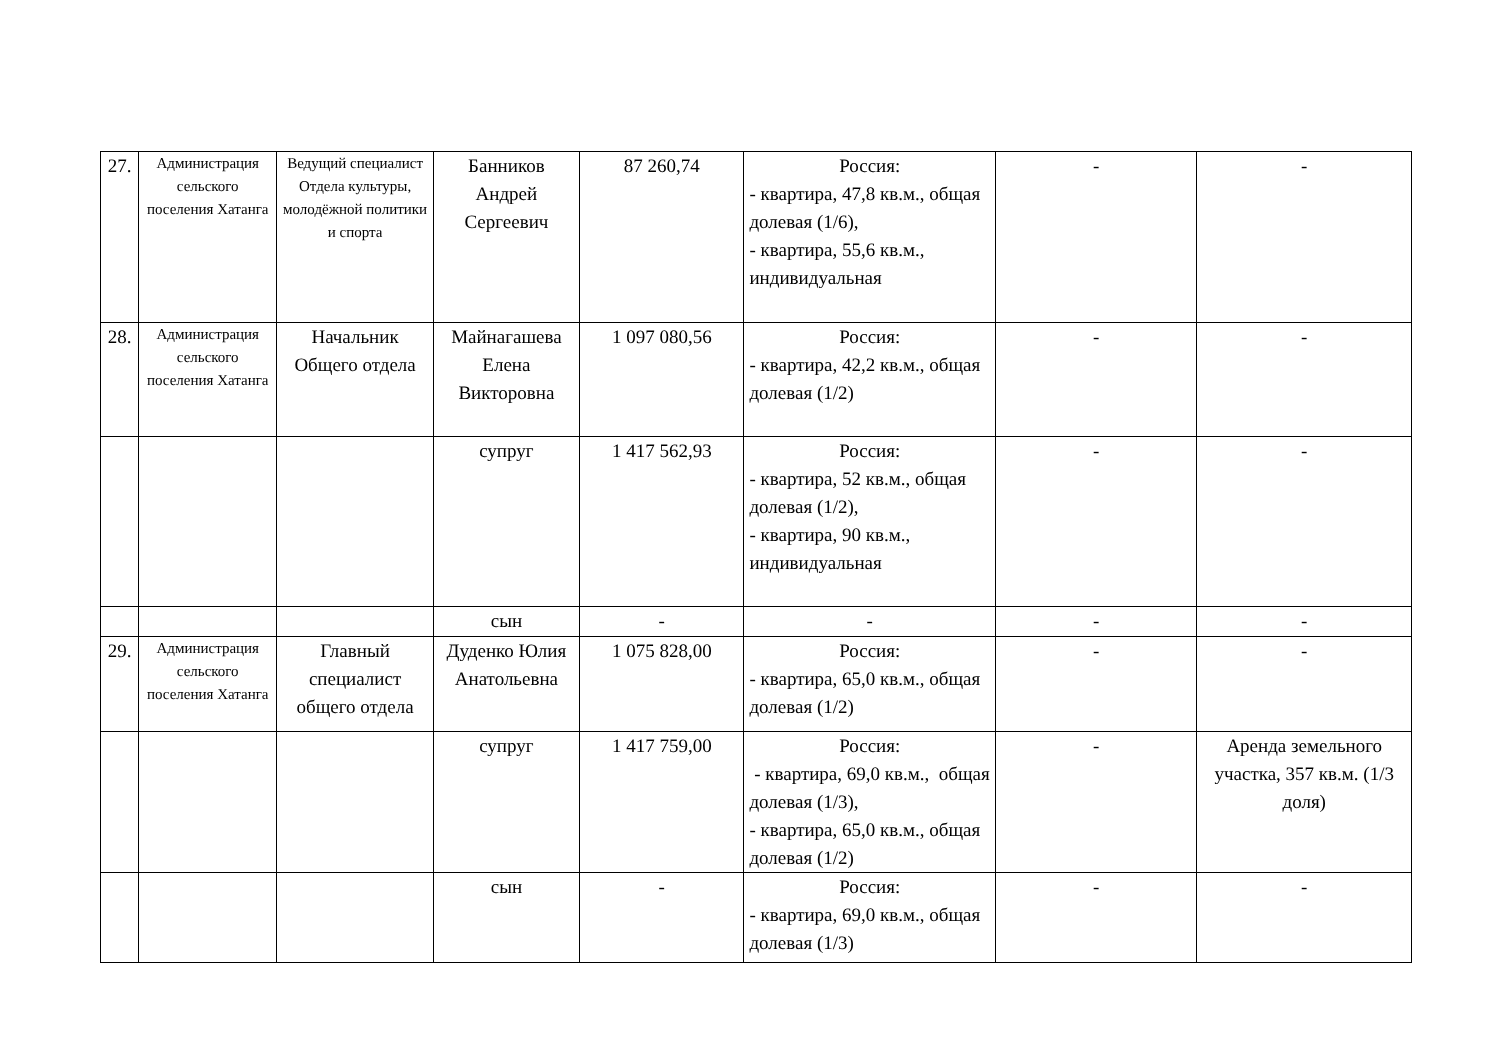| 27. | Администрация сельского поселения Хатанга | Ведущий специалист Отдела культуры, молодёжной политики и спорта | Банников Андрей Сергеевич | 87 260,74 | Россия: - квартира, 47,8 кв.м., общая долевая (1/6), - квартира, 55,6 кв.м., индивидуальная | - | - |
| 28. | Администрация сельского поселения Хатанга | Начальник Общего отдела | Майнагашева Елена Викторовна | 1 097 080,56 | Россия: - квартира, 42,2 кв.м., общая долевая (1/2) | - | - |
| | | | супруг | 1 417 562,93 | Россия: - квартира, 52 кв.м., общая долевая (1/2), - квартира, 90 кв.м., индивидуальная | - | - |
| | | | сын | - | - | - | - |
| 29. | Администрация сельского поселения Хатанга | Главный специалист общего отдела | Дуденко Юлия Анатольевна | 1 075 828,00 | Россия: - квартира, 65,0 кв.м., общая долевая (1/2) | - | - |
| | | | супруг | 1 417 759,00 | Россия: - квартира, 69,0 кв.м., общая долевая (1/3), - квартира, 65,0 кв.м., общая долевая (1/2) | - | Аренда земельного участка, 357 кв.м. (1/3 доля) |
| | | | сын | - | Россия: - квартира, 69,0 кв.м., общая долевая (1/3) | - | - |